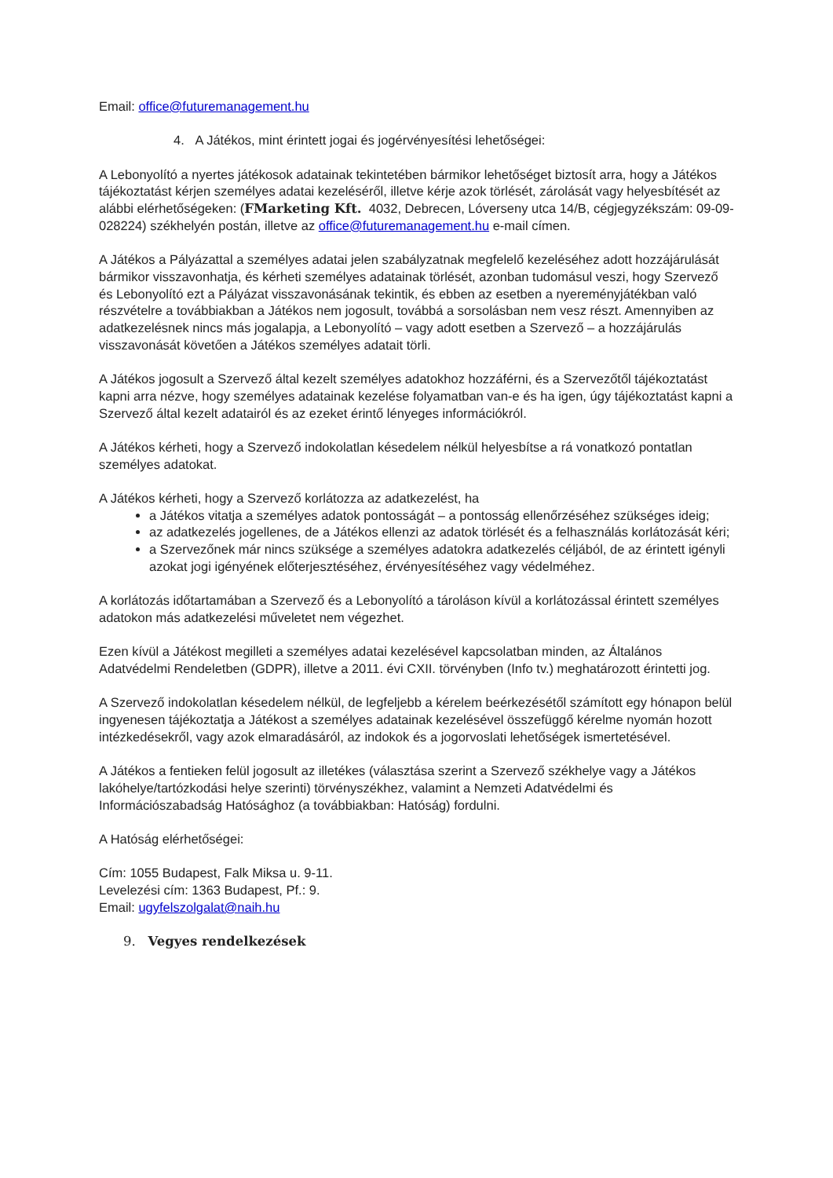Email: office@futuremanagement.hu
4. A Játékos, mint érintett jogai és jogérvényesítési lehetőségei:
A Lebonyolító a nyertes játékosok adatainak tekintetében bármikor lehetőséget biztosít arra, hogy a Játékos tájékoztatást kérjen személyes adatai kezeléséről, illetve kérje azok törlését, zárolását vagy helyesbítését az alábbi elérhetőségeken: (FMarketing Kft. 4032, Debrecen, Lóverseny utca 14/B, cégjegyzékszám: 09-09-028224) székhelyén postán, illetve az office@futuremanagement.hu e-mail címen.
A Játékos a Pályázattal a személyes adatai jelen szabályzatnak megfelelő kezeléséhez adott hozzájárulását bármikor visszavonhatja, és kérheti személyes adatainak törlését, azonban tudomásul veszi, hogy Szervező és Lebonyolító ezt a Pályázat visszavonásának tekintik, és ebben az esetben a nyereményjátékban való részvételre a továbbiakban a Játékos nem jogosult, továbbá a sorsolásban nem vesz részt. Amennyiben az adatkezelésnek nincs más jogalapja, a Lebonyolító – vagy adott esetben a Szervező – a hozzájárulás visszavonását követően a Játékos személyes adatait törli.
A Játékos jogosult a Szervező által kezelt személyes adatokhoz hozzáférni, és a Szervezőtől tájékoztatást kapni arra nézve, hogy személyes adatainak kezelése folyamatban van-e és ha igen, úgy tájékoztatást kapni a Szervező által kezelt adatairól és az ezeket érintő lényeges információkról.
A Játékos kérheti, hogy a Szervező indokolatlan késedelem nélkül helyesbítse a rá vonatkozó pontatlan személyes adatokat.
A Játékos kérheti, hogy a Szervező korlátozza az adatkezelést, ha
a Játékos vitatja a személyes adatok pontosságát – a pontosság ellenőrzéséhez szükséges ideig;
az adatkezelés jogellenes, de a Játékos ellenzi az adatok törlését és a felhasználás korlátozását kéri;
a Szervezőnek már nincs szüksége a személyes adatokra adatkezelés céljából, de az érintett igényli azokat jogi igényének előterjesztéséhez, érvényesítéséhez vagy védelméhez.
A korlátozás időtartamában a Szervező és a Lebonyolító a tároláson kívül a korlátozással érintett személyes adatokon más adatkezelési műveletet nem végezhet.
Ezen kívül a Játékost megilleti a személyes adatai kezelésével kapcsolatban minden, az Általános Adatvédelmi Rendeletben (GDPR), illetve a 2011. évi CXII. törvényben (Info tv.) meghatározott érintetti jog.
A Szervező indokolatlan késedelem nélkül, de legfeljebb a kérelem beérkezésétől számított egy hónapon belül ingyenesen tájékoztatja a Játékost a személyes adatainak kezelésével összefüggő kérelme nyomán hozott intézkedésekről, vagy azok elmaradásáról, az indokok és a jogorvoslati lehetőségek ismertetésével.
A Játékos a fentieken felül jogosult az illetékes (választása szerint a Szervező székhelye vagy a Játékos lakóhelye/tartózkodási helye szerinti) törvényszékhez, valamint a Nemzeti Adatvédelmi és Információszabadság Hatósághoz (a továbbiakban: Hatóság) fordulni.
A Hatóság elérhetőségei:
Cím: 1055 Budapest, Falk Miksa u. 9-11.
Levelezési cím: 1363 Budapest, Pf.: 9.
Email: ugyfelszolgalat@naih.hu
9. Vegyes rendelkezések